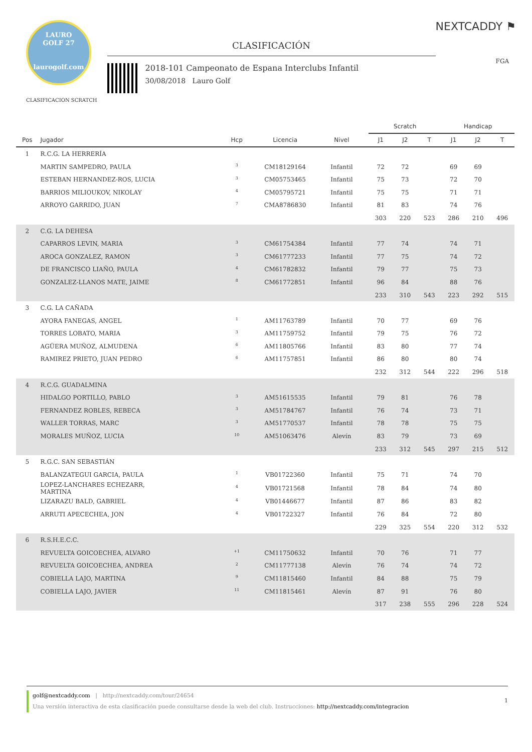LAURO
GOLF 27
laurogolf.com
CLASIFICACION SCRATCH
CLASIFICACIÓN
2018-101 Campeonato de Espana Interclubs Infantil
30/08/2018 Lauro Golf
NEXTCADDY ⚑
FGA
| | | | | | | Scratch | | | Handicap | | |
| --- | --- | --- | --- | --- | --- | --- | --- | --- | --- | --- | --- |
| Pos | Jugador | Hcp | Licencia | Nivel | | J1 | J2 | T | J1 | J2 | T |
| 1 | R.C.G. LA HERRERÍA | | | | | | | | | | |
| | MARTIN SAMPEDRO, PAULA | <sup>3</sup> | CM18129164 | Infantil | | 72 | 72 | | 69 | 69 | |
| | ESTEBAN HERNANDEZ-ROS, LUCIA | <sup>3</sup> | CM05753465 | Infantil | | 75 | 73 | | 72 | 70 | |
| | BARRIOS MILIOUKOV, NIKOLAY | <sup>4</sup> | CM05795721 | Infantil | | 75 | 75 | | 71 | 71 | |
| | ARROYO GARRIDO, JUAN | <sup>7</sup> | CMA8786830 | Infantil | | 81 | 83 | | 74 | 76 | |
| | | | | | | 303 | 220 | 523 | 286 | 210 | 496 |
| 2 | C.G. LA DEHESA | | | | | | | | | | |
| | CAPARROS LEVIN, MARIA | <sup>3</sup> | CM61754384 | Infantil | | 77 | 74 | | 74 | 71 | |
| | AROCA GONZALEZ, RAMON | <sup>3</sup> | CM61777233 | Infantil | | 77 | 75 | | 74 | 72 | |
| | DE FRANCISCO LIAÑO, PAULA | <sup>4</sup> | CM61782832 | Infantil | | 79 | 77 | | 75 | 73 | |
| | GONZALEZ-LLANOS MATE, JAIME | <sup>8</sup> | CM61772851 | Infantil | | 96 | 84 | | 88 | 76 | |
| | | | | | | 233 | 310 | 543 | 223 | 292 | 515 |
| 3 | C.G. LA CAÑADA | | | | | | | | | | |
| | AYORA FANEGAS, ANGEL | <sup>1</sup> | AM11763789 | Infantil | | 70 | 77 | | 69 | 76 | |
| | TORRES LOBATO, MARIA | <sup>3</sup> | AM11759752 | Infantil | | 79 | 75 | | 76 | 72 | |
| | AGÜERA MUÑOZ, ALMUDENA | <sup>6</sup> | AM11805766 | Infantil | | 83 | 80 | | 77 | 74 | |
| | RAMIREZ PRIETO, JUAN PEDRO | <sup>6</sup> | AM11757851 | Infantil | | 86 | 80 | | 80 | 74 | |
| | | | | | | 232 | 312 | 544 | 222 | 296 | 518 |
| 4 | R.C.G. GUADALMINA | | | | | | | | | | |
| | HIDALGO PORTILLO, PABLO | <sup>3</sup> | AM51615535 | Infantil | | 79 | 81 | | 76 | 78 | |
| | FERNANDEZ ROBLES, REBECA | <sup>3</sup> | AM51784767 | Infantil | | 76 | 74 | | 73 | 71 | |
| | WALLER TORRAS, MARC | <sup>3</sup> | AM51770537 | Infantil | | 78 | 78 | | 75 | 75 | |
| | MORALES MUÑOZ, LUCIA | <sup>10</sup> | AM51063476 | Alevín | | 83 | 79 | | 73 | 69 | |
| | | | | | | 233 | 312 | 545 | 297 | 215 | 512 |
| 5 | R.G.C. SAN SEBASTIÁN | | | | | | | | | | |
| | BALANZATEGUI GARCIA, PAULA | <sup>1</sup> | VB01722360 | Infantil | | 75 | 71 | | 74 | 70 | |
| | LOPEZ-LANCHARES ECHEZARR, MARTINA | <sup>4</sup> | VB01721568 | Infantil | | 78 | 84 | | 74 | 80 | |
| | LIZARAZU BALD, GABRIEL | <sup>4</sup> | VB01446677 | Infantil | | 87 | 86 | | 83 | 82 | |
| | ARRUTI APECECHEA, JON | <sup>4</sup> | VB01722327 | Infantil | | 76 | 84 | | 72 | 80 | |
| | | | | | | 229 | 325 | 554 | 220 | 312 | 532 |
| 6 | R.S.H.E.C.C. | | | | | | | | | | |
| | REVUELTA GOICOECHEA, ALVARO | <sup>+1</sup> | CM11750632 | Infantil | | 70 | 76 | | 71 | 77 | |
| | REVUELTA GOICOECHEA, ANDREA | <sup>2</sup> | CM11777138 | Alevín | | 76 | 74 | | 74 | 72 | |
| | COBIELLA LAJO, MARTINA | <sup>9</sup> | CM11815460 | Infantil | | 84 | 88 | | 75 | 79 | |
| | COBIELLA LAJO, JAVIER | <sup>11</sup> | CM11815461 | Alevín | | 87 | 91 | | 76 | 80 | |
| | | | | | | 317 | 238 | 555 | 296 | 228 | 524 |
golf@nextcaddy.com | http://nextcaddy.com/tour/24654
Una versión interactiva de esta clasificación puede consultarse desde la web del club. Instrucciones: http://nextcaddy.com/integracion
1